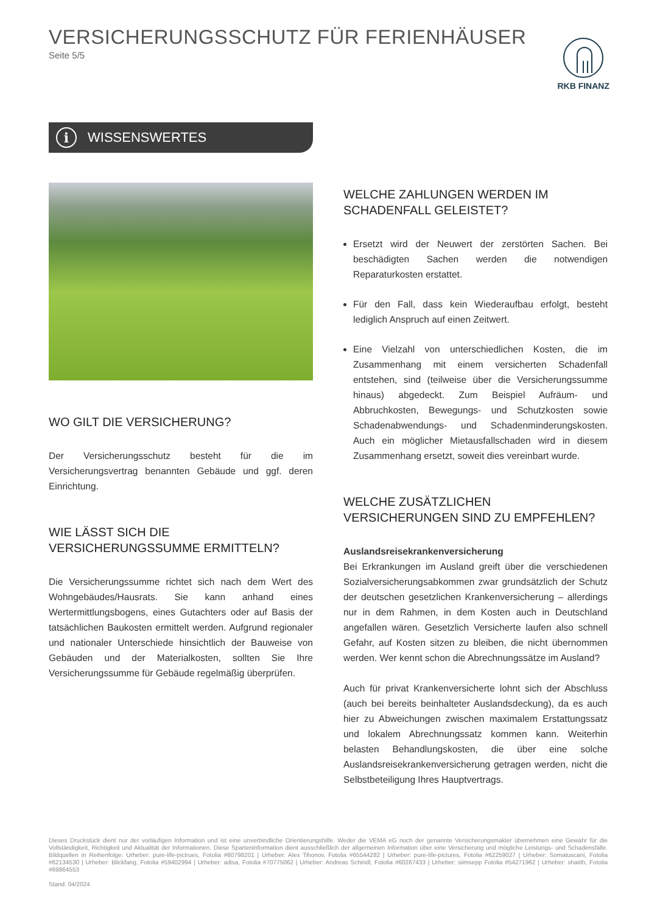VERSICHERUNGSSCHUTZ FÜR FERIENHÄUSER
Seite 5/5
RKB FINANZ
i WISSENSWERTES
WO GILT DIE VERSICHERUNG?
Der Versicherungsschutz besteht für die im Versicherungsvertrag benannten Gebäude und ggf. deren Einrichtung.
WIE LÄSST SICH DIE VERSICHERUNGSSUMME ERMITTELN?
Die Versicherungssumme richtet sich nach dem Wert des Wohngebäudes/Hausrats. Sie kann anhand eines Wertermittlungsbogens, eines Gutachters oder auf Basis der tatsächlichen Baukosten ermittelt werden. Aufgrund regionaler und nationaler Unterschiede hinsichtlich der Bauweise von Gebäuden und der Materialkosten, sollten Sie Ihre Versicherungssumme für Gebäude regelmäßig überprüfen.
WELCHE ZAHLUNGEN WERDEN IM SCHADENFALL GELEISTET?
Ersetzt wird der Neuwert der zerstörten Sachen. Bei beschädigten Sachen werden die notwendigen Reparaturkosten erstattet.
Für den Fall, dass kein Wiederaufbau erfolgt, besteht lediglich Anspruch auf einen Zeitwert.
Eine Vielzahl von unterschiedlichen Kosten, die im Zusammenhang mit einem versicherten Schadenfall entstehen, sind (teilweise über die Versicherungssumme hinaus) abgedeckt. Zum Beispiel Aufräum- und Abbruchkosten, Bewegungs- und Schutzkosten sowie Schadenabwendungs- und Schadenminderungskosten. Auch ein möglicher Mietausfallschaden wird in diesem Zusammenhang ersetzt, soweit dies vereinbart wurde.
WELCHE ZUSÄTZLICHEN VERSICHERUNGEN SIND ZU EMPFEHLEN?
Auslandsreisekrankenversicherung
Bei Erkrankungen im Ausland greift über die verschiedenen Sozialversicherungsabkommen zwar grundsätzlich der Schutz der deutschen gesetzlichen Krankenversicherung – allerdings nur in dem Rahmen, in dem Kosten auch in Deutschland angefallen wären. Gesetzlich Versicherte laufen also schnell Gefahr, auf Kosten sitzen zu bleiben, die nicht übernommen werden. Wer kennt schon die Abrechnungssätze im Ausland?
Auch für privat Krankenversicherte lohnt sich der Abschluss (auch bei bereits beinhalteter Auslandsdeckung), da es auch hier zu Abweichungen zwischen maximalem Erstattungssatz und lokalem Abrechnungssatz kommen kann. Weiterhin belasten Behandlungskosten, die über eine solche Auslandsreisekrankenversicherung getragen werden, nicht die Selbstbeteiligung Ihres Hauptvertrags.
Dieses Druckstück dient nur der vorläufigen Information und ist eine unverbindliche Orientierungshilfe. Weder die VEMA eG noch der genannte Versicherungsmakler übernehmen eine Gewähr für die Vollständigkeit, Richtigkeit und Aktualität der Informationen. Diese Sparteninformation dient ausschließlich der allgemeinen Information über eine Versicherung und mögliche Leistungs- und Schadensfälle. Bildquellen in Reihenfolge: Urheber: pure-life-pictrues, Fotolia #60798201 | Urheber: Alex Tihonov, Fotolia #65544282 | Urheber: pure-life-pictures, Fotolia #62259027 | Urheber: Somatuscani, Fotolia #62134530 | Urheber: Blickfang, Fotolia #59402994 | Urheber: adisa, Fotolia #70775062 | Urheber: Andreas Schindl, Fotolia #60267433 | Urheber: siimsepp Fotolia #54271962 | Urheber: shaiith, Fotolia #69864553
Stand: 04/2024